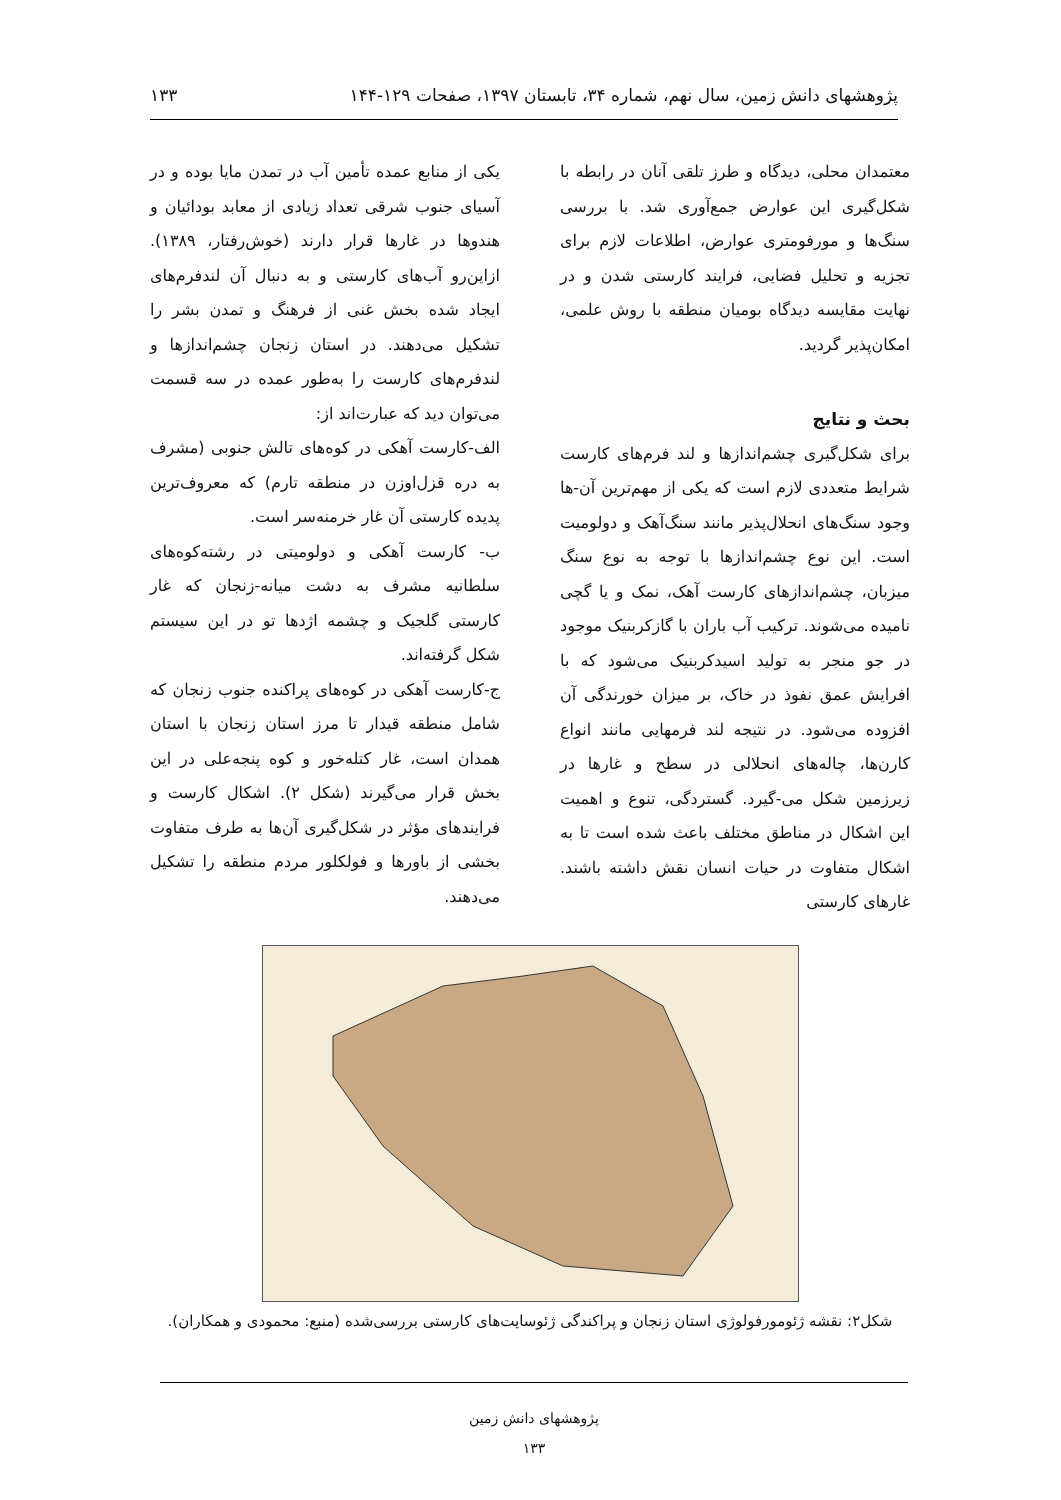پژوهشهای دانش زمین، سال نهم، شماره ۳۴، تابستان ۱۳۹۷، صفحات ۱۲۹-۱۴۴ ۱۳۳
معتمدان محلی، دیدگاه و طرز تلقی آنان در رابطه با شکل‌گیری این عوارض جمع‌آوری شد. با بررسی سنگ‌ها و مورفومتری عوارض، اطلاعات لازم برای تجزیه و تحلیل فضایی، فرایند کارستی شدن و در نهایت مقایسه دیدگاه بومیان منطقه با روش علمی، امکان‌پذیر گردید.
بحث و نتایج
برای شکل‌گیری چشم‌اندازها و لند فرم‌های کارست شرایط متعددی لازم است که یکی از مهم‌ترین آن-ها وجود سنگ‌های انحلال‌پذیر مانند سنگ‌آهک و دولومیت است. این نوع چشم‌اندازها با توجه به نوع سنگ میزبان، چشم‌اندازهای کارست آهک، نمک و یا گچی نامیده می‌شوند. ترکیب آب باران با گازکربنیک موجود در جو منجر به تولید اسیدکربنیک می‌شود که با افرایش عمق نفوذ در خاک، بر میزان خورندگی آن افزوده می‌شود. در نتیجه لند فرمهایی مانند انواع کارن‌ها، چاله‌های انحلالی در سطح و غارها در زیرزمین شکل می-گیرد. گستردگی، تنوع و اهمیت این اشکال در مناطق مختلف باعث شده است تا به اشکال متفاوت در حیات انسان نقش داشته باشند. غارهای کارستی
یکی از منابع عمده تأمین آب در تمدن مایا بوده و در آسیای جنوب شرقی تعداد زیادی از معابد بودائیان و هندوها در غارها قرار دارند (خوش‌رفتار، ۱۳۸۹). ازاین‌رو آب‌های کارستی و به دنبال آن لندفرم‌های ایجاد شده بخش غنی از فرهنگ و تمدن بشر را تشکیل می‌دهند. در استان زنجان چشم‌اندازها و لندفرم‌های کارست را به‌طور عمده در سه قسمت می‌توان دید که عبارت‌اند از:
الف-کارست آهکی در کوه‌های تالش جنوبی (مشرف به دره قزل‌اوزن در منطقه تارم) که معروف‌ترین پدیده کارستی آن غار خرمنه‌سر است.
ب- کارست آهکی و دولومیتی در رشته‌کوه‌های سلطانیه مشرف به دشت میانه-زنجان که غار کارستی گلجیک و چشمه اژدها تو در این سیستم شکل گرفته‌اند.
ج-کارست آهکی در کوه‌های پراکنده جنوب زنجان که شامل منطقه قیدار تا مرز استان زنجان با استان همدان است، غار کتله‌خور و کوه پنجه‌علی در این بخش قرار می‌گیرند (شکل ۲). اشکال کارست و فرایندهای مؤثر در شکل‌گیری آن‌ها به طرف متفاوت بخشی از باورها و فولکلور مردم منطقه را تشکیل می‌دهند.
شکل۲: نقشه ژئومورفولوژی استان زنجان و پراکندگی ژئوسایت‌های کارستی بررسی‌شده (منبع: محمودی و همکاران).
پژوهشهای دانش زمین
۱۳۳